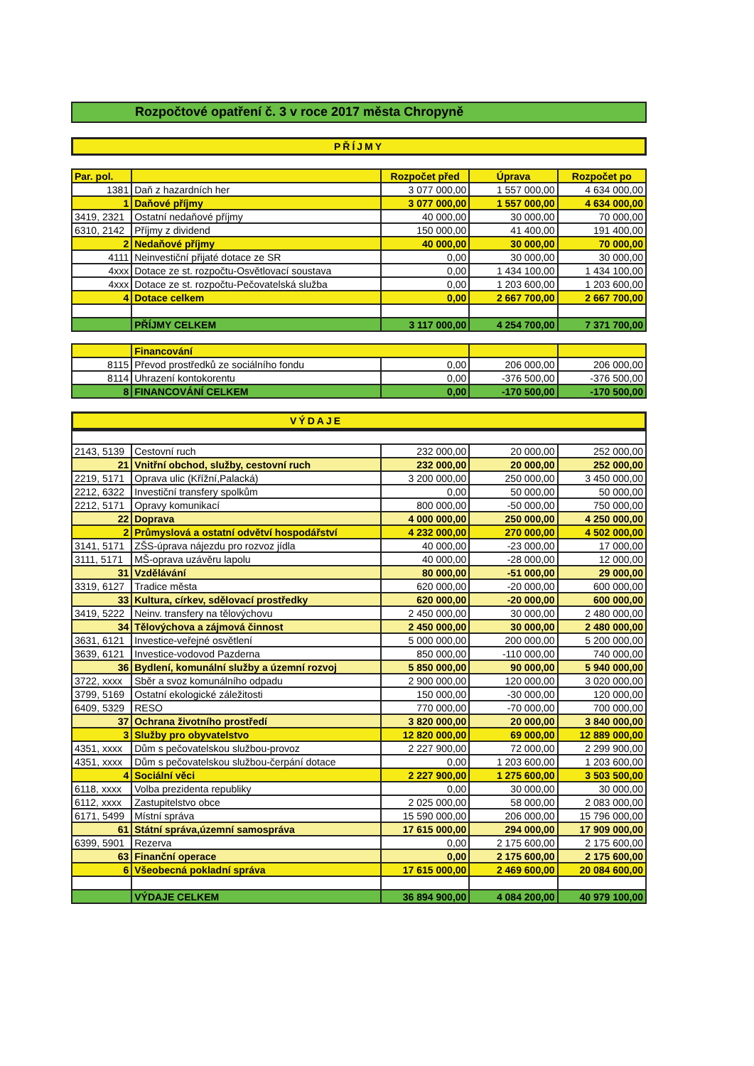Rozpočtové opatření č. 3 v roce 2017 města Chropyně
PŘÍJMY
| Par. pol. | | Rozpočet před | Úprava | Rozpočet po |
| --- | --- | --- | --- | --- |
| 1381 | Daň z hazardních her | 3 077 000,00 | 1 557 000,00 | 4 634 000,00 |
| 1 | Daňové příjmy | 3 077 000,00 | 1 557 000,00 | 4 634 000,00 |
| 3419, 2321 | Ostatní nedaňové příjmy | 40 000,00 | 30 000,00 | 70 000,00 |
| 6310, 2142 | Příjmy z dividend | 150 000,00 | 41 400,00 | 191 400,00 |
| 2 | Nedaňové příjmy | 40 000,00 | 30 000,00 | 70 000,00 |
| 4111 | Neinvestiční přijaté dotace ze SR | 0,00 | 30 000,00 | 30 000,00 |
| 4xxx | Dotace ze st. rozpočtu-Osvětlovací soustava | 0,00 | 1 434 100,00 | 1 434 100,00 |
| 4xxx | Dotace ze st. rozpočtu-Pečovatelská služba | 0,00 | 1 203 600,00 | 1 203 600,00 |
| 4 | Dotace celkem | 0,00 | 2 667 700,00 | 2 667 700,00 |
| | PŘÍJMY CELKEM | 3 117 000,00 | 4 254 700,00 | 7 371 700,00 |
| | Financování | | | |
| 8115 | Převod prostředků ze sociálního fondu | 0,00 | 206 000,00 | 206 000,00 |
| 8114 | Uhrazení kontokorentu | 0,00 | -376 500,00 | -376 500,00 |
| 8 | FINANCOVÁNÍ CELKEM | 0,00 | -170 500,00 | -170 500,00 |
VÝDAJE
| 2143, 5139 | Cestovní ruch | 232 000,00 | 20 000,00 | 252 000,00 |
| 21 | Vnitřní obchod, služby, cestovní ruch | 232 000,00 | 20 000,00 | 252 000,00 |
| 2219, 5171 | Oprava ulic (Křížní,Palacká) | 3 200 000,00 | 250 000,00 | 3 450 000,00 |
| 2212, 6322 | Investiční transfery spolkům | 0,00 | 50 000,00 | 50 000,00 |
| 2212, 5171 | Opravy komunikací | 800 000,00 | -50 000,00 | 750 000,00 |
| 22 | Doprava | 4 000 000,00 | 250 000,00 | 4 250 000,00 |
| 2 | Průmyslová a ostatní odvětví hospodářství | 4 232 000,00 | 270 000,00 | 4 502 000,00 |
| 3141, 5171 | ZŠS-úprava nájezdu pro rozvoz jídla | 40 000,00 | -23 000,00 | 17 000,00 |
| 3111, 5171 | MŠ-oprava uzávěru lapolu | 40 000,00 | -28 000,00 | 12 000,00 |
| 31 | Vzdělávání | 80 000,00 | -51 000,00 | 29 000,00 |
| 3319, 6127 | Tradice města | 620 000,00 | -20 000,00 | 600 000,00 |
| 33 | Kultura, církev, sdělovací prostředky | 620 000,00 | -20 000,00 | 600 000,00 |
| 3419, 5222 | Neinv. transfery na tělovýchovu | 2 450 000,00 | 30 000,00 | 2 480 000,00 |
| 34 | Tělovýchova a zájmová činnost | 2 450 000,00 | 30 000,00 | 2 480 000,00 |
| 3631, 6121 | Investice-veřejné osvětlení | 5 000 000,00 | 200 000,00 | 5 200 000,00 |
| 3639, 6121 | Investice-vodovod Pazderna | 850 000,00 | -110 000,00 | 740 000,00 |
| 36 | Bydlení, komunální služby a územní rozvoj | 5 850 000,00 | 90 000,00 | 5 940 000,00 |
| 3722, xxxx | Sběr a svoz komunálního odpadu | 2 900 000,00 | 120 000,00 | 3 020 000,00 |
| 3799, 5169 | Ostatní ekologické záležitosti | 150 000,00 | -30 000,00 | 120 000,00 |
| 6409, 5329 | RESO | 770 000,00 | -70 000,00 | 700 000,00 |
| 37 | Ochrana životního prostředí | 3 820 000,00 | 20 000,00 | 3 840 000,00 |
| 3 | Služby pro obyvatelstvo | 12 820 000,00 | 69 000,00 | 12 889 000,00 |
| 4351, xxxx | Dům s pečovatelskou službou-provoz | 2 227 900,00 | 72 000,00 | 2 299 900,00 |
| 4351, xxxx | Dům s pečovatelskou službou-čerpání dotace | 0,00 | 1 203 600,00 | 1 203 600,00 |
| 4 | Sociální věci | 2 227 900,00 | 1 275 600,00 | 3 503 500,00 |
| 6118, xxxx | Volba prezidenta republiky | 0,00 | 30 000,00 | 30 000,00 |
| 6112, xxxx | Zastupitelstvo obce | 2 025 000,00 | 58 000,00 | 2 083 000,00 |
| 6171, 5499 | Místní správa | 15 590 000,00 | 206 000,00 | 15 796 000,00 |
| 61 | Státní správa,územní samospráva | 17 615 000,00 | 294 000,00 | 17 909 000,00 |
| 6399, 5901 | Rezerva | 0,00 | 2 175 600,00 | 2 175 600,00 |
| 63 | Finanční operace | 0,00 | 2 175 600,00 | 2 175 600,00 |
| 6 | Všeobecná pokladní správa | 17 615 000,00 | 2 469 600,00 | 20 084 600,00 |
| | VÝDAJE CELKEM | 36 894 900,00 | 4 084 200,00 | 40 979 100,00 |